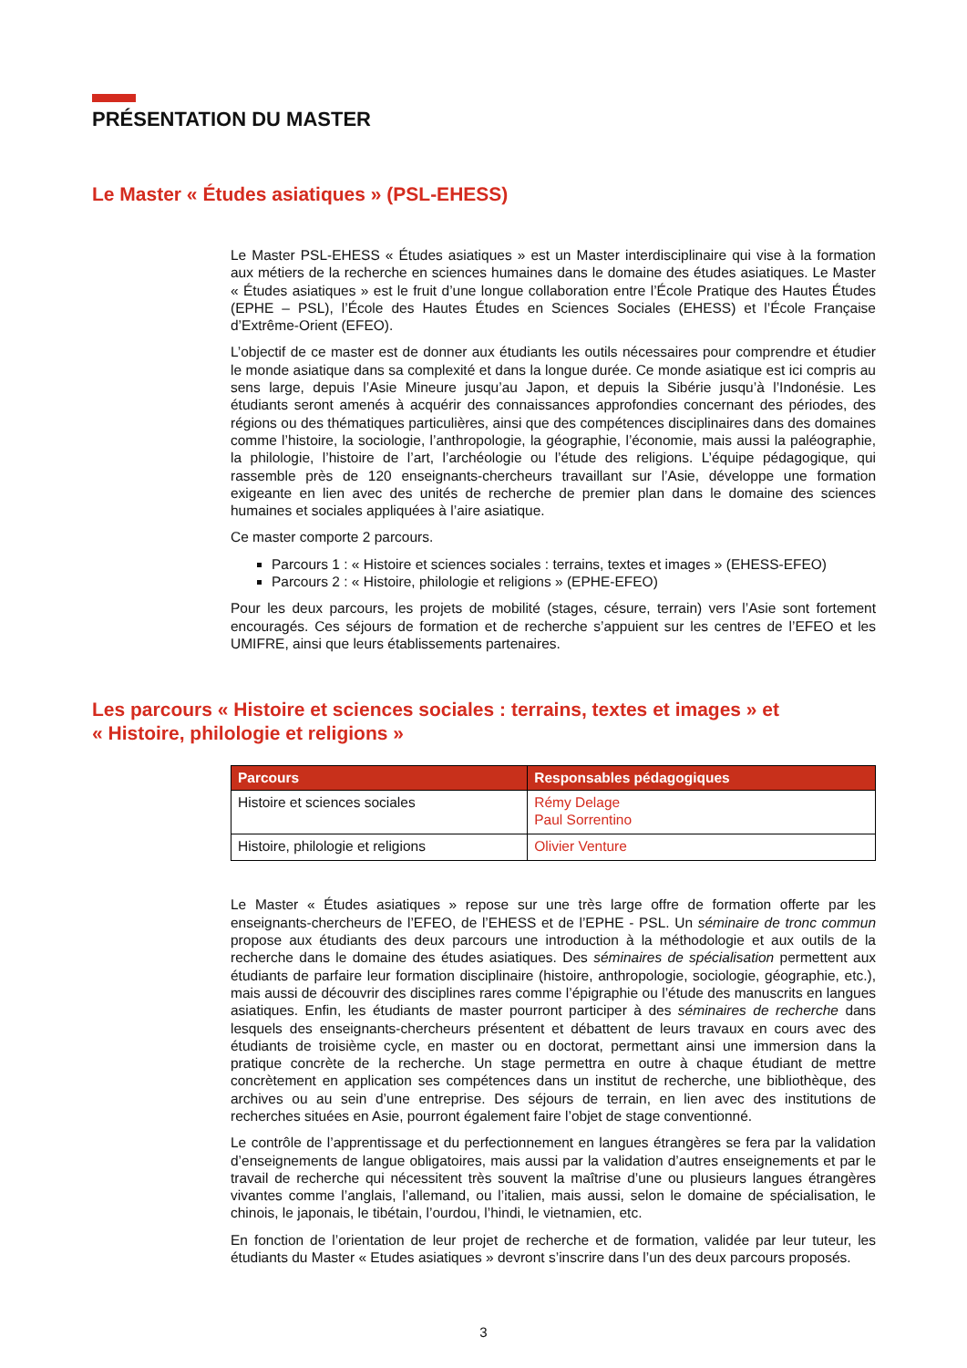PRÉSENTATION DU MASTER
Le Master « Études asiatiques » (PSL-EHESS)
Le Master PSL-EHESS « Études asiatiques » est un Master interdisciplinaire qui vise à la formation aux métiers de la recherche en sciences humaines dans le domaine des études asiatiques. Le Master « Études asiatiques » est le fruit d’une longue collaboration entre l’École Pratique des Hautes Études (EPHE – PSL), l’École des Hautes Études en Sciences Sociales (EHESS) et l’École Française d’Extrême-Orient (EFEO).
L’objectif de ce master est de donner aux étudiants les outils nécessaires pour comprendre et étudier le monde asiatique dans sa complexité et dans la longue durée. Ce monde asiatique est ici compris au sens large, depuis l’Asie Mineure jusqu’au Japon, et depuis la Sibérie jusqu’à l’Indonésie. Les étudiants seront amenés à acquérir des connaissances approfondies concernant des périodes, des régions ou des thématiques particulières, ainsi que des compétences disciplinaires dans des domaines comme l’histoire, la sociologie, l’anthropologie, la géographie, l’économie, mais aussi la paléographie, la philologie, l’histoire de l’art, l’archéologie ou l’étude des religions. L’équipe pédagogique, qui rassemble près de 120 enseignants-chercheurs travaillant sur l’Asie, développe une formation exigeante en lien avec des unités de recherche de premier plan dans le domaine des sciences humaines et sociales appliquées à l’aire asiatique.
Ce master comporte 2 parcours.
Parcours 1 : « Histoire et sciences sociales : terrains, textes et images » (EHESS-EFEO)
Parcours 2 : « Histoire, philologie et religions » (EPHE-EFEO)
Pour les deux parcours, les projets de mobilité (stages, césure, terrain) vers l’Asie sont fortement encouragés. Ces séjours de formation et de recherche s’appuient sur les centres de l’EFEO et les UMIFRE, ainsi que leurs établissements partenaires.
Les parcours « Histoire et sciences sociales : terrains, textes et images » et
« Histoire, philologie et religions »
| Parcours | Responsables pédagogiques |
| --- | --- |
| Histoire et sciences sociales | Rémy Delage Paul Sorrentino |
| Histoire, philologie et religions | Olivier Venture |
Le Master « Études asiatiques » repose sur une très large offre de formation offerte par les enseignants-chercheurs de l’EFEO, de l’EHESS et de l’EPHE - PSL. Un séminaire de tronc commun propose aux étudiants des deux parcours une introduction à la méthodologie et aux outils de la recherche dans le domaine des études asiatiques. Des séminaires de spécialisation permettent aux étudiants de parfaire leur formation disciplinaire (histoire, anthropologie, sociologie, géographie, etc.), mais aussi de découvrir des disciplines rares comme l’épigraphie ou l’étude des manuscrits en langues asiatiques. Enfin, les étudiants de master pourront participer à des séminaires de recherche dans lesquels des enseignants-chercheurs présentent et débattent de leurs travaux en cours avec des étudiants de troisième cycle, en master ou en doctorat, permettant ainsi une immersion dans la pratique concrète de la recherche. Un stage permettra en outre à chaque étudiant de mettre concrètement en application ses compétences dans un institut de recherche, une bibliothèque, des archives ou au sein d’une entreprise. Des séjours de terrain, en lien avec des institutions de recherches situées en Asie, pourront également faire l’objet de stage conventionné.
Le contrôle de l’apprentissage et du perfectionnement en langues étrangères se fera par la validation d’enseignements de langue obligatoires, mais aussi par la validation d’autres enseignements et par le travail de recherche qui nécessitent très souvent la maîtrise d’une ou plusieurs langues étrangères vivantes comme l’anglais, l’allemand, ou l’italien, mais aussi, selon le domaine de spécialisation, le chinois, le japonais, le tibétain, l’ourdou, l’hindi, le vietnamien, etc.
En fonction de l’orientation de leur projet de recherche et de formation, validée par leur tuteur, les étudiants du Master « Etudes asiatiques » devront s’inscrire dans l’un des deux parcours proposés.
3